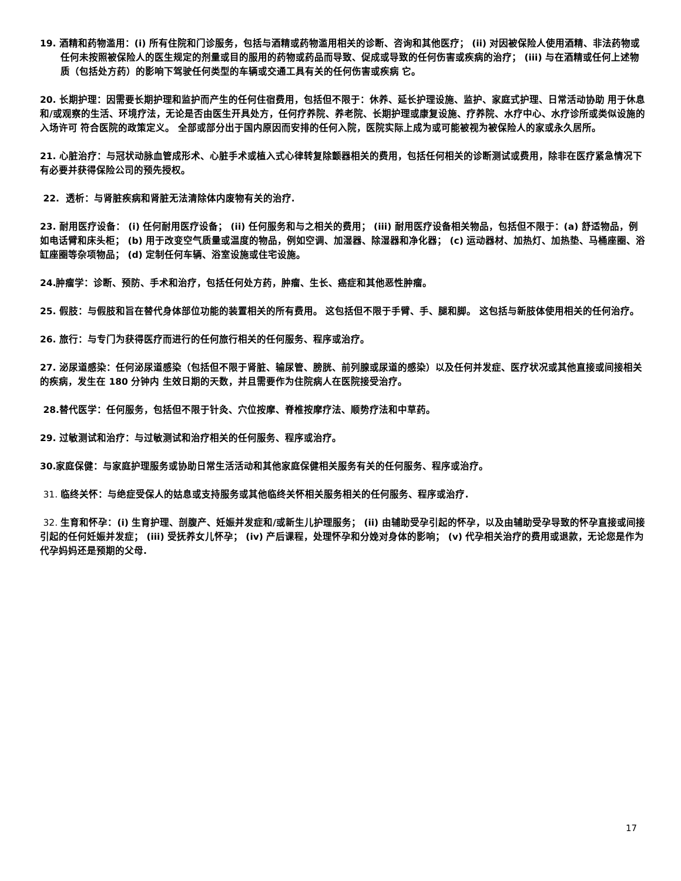19. 酒精和药物滥用：(i) 所有住院和门诊服务，包括与酒精或药物滥用相关的诊断、咨询和其他医疗； (ii) 对因被保险人使用酒精、非法药物或任何未按照被保险人的医生规定的剂量或目的服用的药物或药品而导致、促成或导致的任何伤害或疾病的治疗； (iii) 与在酒精或任何上述物质（包括处方药）的影响下驾驶任何类型的车辆或交通工具有关的任何伤害或疾病 它。
20. 长期护理：因需要长期护理和监护而产生的任何住宿费用，包括但不限于：休养、延长护理设施、监护、家庭式护理、日常活动协助 用于休息和/或观察的生活、环境疗法，无论是否由医生开具处方，任何疗养院、养老院、长期护理或康复设施、疗养院、水疗中心、水疗诊所或类似设施的入场许可 符合医院的政策定义。 全部或部分出于国内原因而安排的任何入院，医院实际上成为或可能被视为被保险人的家或永久居所。
21. 心脏治疗：与冠状动脉血管成形术、心脏手术或植入式心律转复除颤器相关的费用，包括任何相关的诊断测试或费用，除非在医疗紧急情况下有必要并获得保险公司的预先授权。
22. 透析：与肾脏疾病和肾脏无法清除体内废物有关的治疗.
23. 耐用医疗设备： (i) 任何耐用医疗设备； (ii) 任何服务和与之相关的费用； (iii) 耐用医疗设备相关物品，包括但不限于：(a) 舒适物品，例如电话臂和床头柜； (b) 用于改变空气质量或温度的物品，例如空调、加湿器、除湿器和净化器； (c) 运动器材、加热灯、加热垫、马桶座圈、浴缸座圈等杂项物品； (d) 定制任何车辆、浴室设施或住宅设施。
24.肿瘤学：诊断、预防、手术和治疗，包括任何处方药，肿瘤、生长、癌症和其他恶性肿瘤。
25. 假肢：与假肢和旨在替代身体部位功能的装置相关的所有费用。 这包括但不限于手臂、手、腿和脚。 这包括与新肢体使用相关的任何治疗。
26. 旅行：与专门为获得医疗而进行的任何旅行相关的任何服务、程序或治疗。
27. 泌尿道感染：任何泌尿道感染（包括但不限于肾脏、输尿管、膀胱、前列腺或尿道的感染）以及任何并发症、医疗状况或其他直接或间接相关的疾病，发生在 180 分钟内 生效日期的天数，并且需要作为住院病人在医院接受治疗。
28.替代医学：任何服务，包括但不限于针灸、穴位按摩、脊椎按摩疗法、顺势疗法和中草药。
29. 过敏测试和治疗：与过敏测试和治疗相关的任何服务、程序或治疗。
30.家庭保健：与家庭护理服务或协助日常生活活动和其他家庭保健相关服务有关的任何服务、程序或治疗。
31. 临终关怀：与绝症受保人的姑息或支持服务或其他临终关怀相关服务相关的任何服务、程序或治疗.
32. 生育和怀孕：(i) 生育护理、剖腹产、妊娠并发症和/或新生儿护理服务； (ii) 由辅助受孕引起的怀孕，以及由辅助受孕导致的怀孕直接或间接引起的任何妊娠并发症； (iii) 受抚养女儿怀孕； (iv) 产后课程，处理怀孕和分娩对身体的影响； (v) 代孕相关治疗的费用或退款，无论您是作为代孕妈妈还是预期的父母.
17